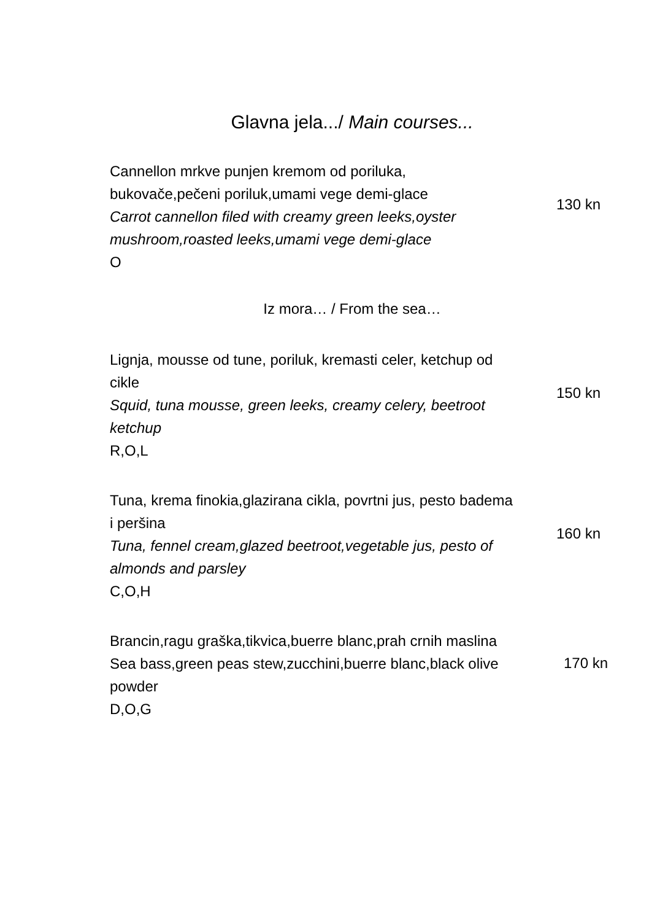Glavna jela.../ Main courses...
Cannellon mrkve punjen kremom od poriluka, bukovače,pečeni poriluk,umami vege demi-glace
Carrot cannellon filed with creamy green leeks,oyster mushroom,roasted leeks,umami vege demi-glace
O
130 kn
Iz mora… / From the sea…
Lignja, mousse od tune, poriluk, kremasti celer, ketchup od cikle
Squid, tuna mousse, green leeks, creamy celery, beetroot ketchup
R,O,L
150 kn
Tuna, krema finokia,glazirana cikla, povrtni jus, pesto badema i peršina
Tuna, fennel cream,glazed beetroot,vegetable jus, pesto of almonds and parsley
C,O,H
160 kn
Brancin,ragu graška,tikvica,buerre blanc,prah crnih maslina
Sea bass,green peas stew,zucchini,buerre blanc,black olive powder
D,O,G
170 kn